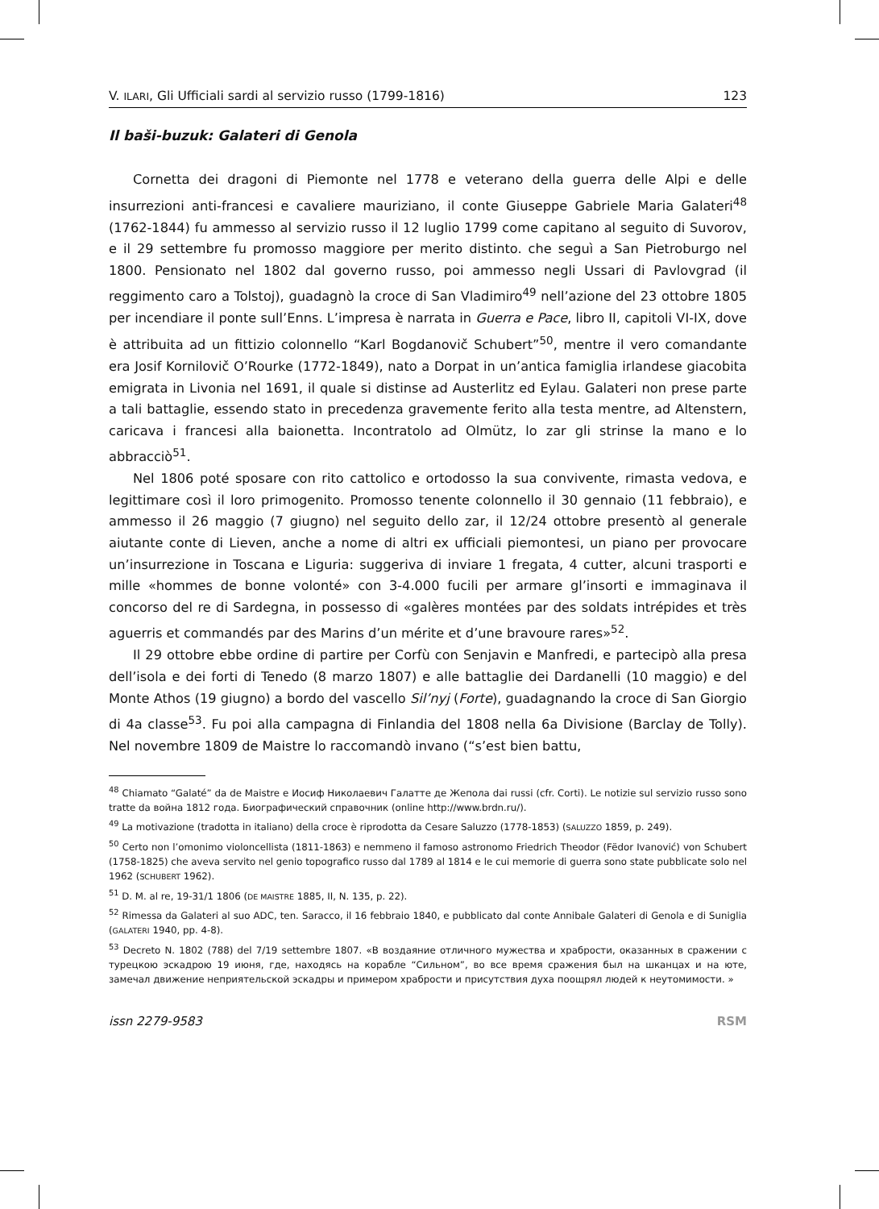V. ILARI, Gli Ufficiali sardi al servizio russo (1799-1816) 123
Il baši-buzuk: Galateri di Genola
Cornetta dei dragoni di Piemonte nel 1778 e veterano della guerra delle Alpi e delle insurrezioni anti-francesi e cavaliere mauriziano, il conte Giuseppe Gabriele Maria Galateri<sup>48</sup> (1762-1844) fu ammesso al servizio russo il 12 luglio 1799 come capitano al seguito di Suvorov, e il 29 settembre fu promosso maggiore per merito distinto. che seguì a San Pietroburgo nel 1800. Pensionato nel 1802 dal governo russo, poi ammesso negli Ussari di Pavlovgrad (il reggimento caro a Tolstoj), guadagnò la croce di San Vladimiro<sup>49</sup> nell’azione del 23 ottobre 1805 per incendiare il ponte sull’Enns. L’impresa è narrata in Guerra e Pace, libro II, capitoli VI-IX, dove è attribuita ad un fittizio colonnello “Karl Bogdanovič Schubert”<sup>50</sup>, mentre il vero comandante era Josif Kornilovič O’Rourke (1772-1849), nato a Dorpat in un’antica famiglia irlandese giacobita emigrata in Livonia nel 1691, il quale si distinse ad Austerlitz ed Eylau. Galateri non prese parte a tali battaglie, essendo stato in precedenza gravemente ferito alla testa mentre, ad Altenstern, caricava i francesi alla baionetta. Incontratolo ad Olmütz, lo zar gli strinse la mano e lo abbracciò<sup>51</sup>.
Nel 1806 poté sposare con rito cattolico e ortodosso la sua convivente, rimasta vedova, e legittimare così il loro primogenito. Promosso tenente colonnello il 30 gennaio (11 febbraio), e ammesso il 26 maggio (7 giugno) nel seguito dello zar, il 12/24 ottobre presentò al generale aiutante conte di Lieven, anche a nome di altri ex ufficiali piemontesi, un piano per provocare un’insurrezione in Toscana e Liguria: suggeriva di inviare 1 fregata, 4 cutter, alcuni trasporti e mille «hommes de bonne volonté» con 3-4.000 fucili per armare gl’insorti e immaginava il concorso del re di Sardegna, in possesso di «galères montées par des soldats intrépides et très aguerris et commandés par des Marins d’un mérite et d’une bravoure rares»<sup>52</sup>.
Il 29 ottobre ebbe ordine di partire per Corfù con Senjavin e Manfredi, e partecipò alla presa dell’isola e dei forti di Tenedo (8 marzo 1807) e alle battaglie dei Dardanelli (10 maggio) e del Monte Athos (19 giugno) a bordo del vascello Sil’nyj (Forte), guadagnando la croce di San Giorgio di 4a classe<sup>53</sup>. Fu poi alla campagna di Finlandia del 1808 nella 6a Divisione (Barclay de Tolly). Nel novembre 1809 de Maistre lo raccomandò invano (“s’est bien battu,
<sup>48</sup> Chiamato “Galaté” da de Maistre e Иосиф Николаевич Галатте де Жепола dai russi (cfr. Corti). Le notizie sul servizio russo sono tratte da война 1812 года. Биографический справочник (online http://www.brdn.ru/).
<sup>49</sup> La motivazione (tradotta in italiano) della croce è riprodotta da Cesare Saluzzo (1778-1853) (SALUZZO 1859, p. 249).
<sup>50</sup> Certo non l’omonimo violoncellista (1811-1863) e nemmeno il famoso astronomo Friedrich Theodor (Fëdor Ivanović) von Schubert (1758-1825) che aveva servito nel genio topografico russo dal 1789 al 1814 e le cui memorie di guerra sono state pubblicate solo nel 1962 (SCHUBERT 1962).
<sup>51</sup> D. M. al re, 19-31/1 1806 (DE MAISTRE 1885, II, N. 135, p. 22).
<sup>52</sup> Rimessa da Galateri al suo ADC, ten. Saracco, il 16 febbraio 1840, e pubblicato dal conte Annibale Galateri di Genola e di Suniglia (GALATERI 1940, pp. 4-8).
<sup>53</sup> Decreto N. 1802 (788) del 7/19 settembre 1807. «В воздаяние отличного мужества и храбрости, оказанных в сражении с турецкою эскадрою 19 июня, где, находясь на корабле “Сильном”, во все время сражения был на шканцах и на юте, замечал движение неприятельской эскадры и примером храбрости и присутствия духа поощрял людей к неутомимости. »
issn 2279-9583 RSM